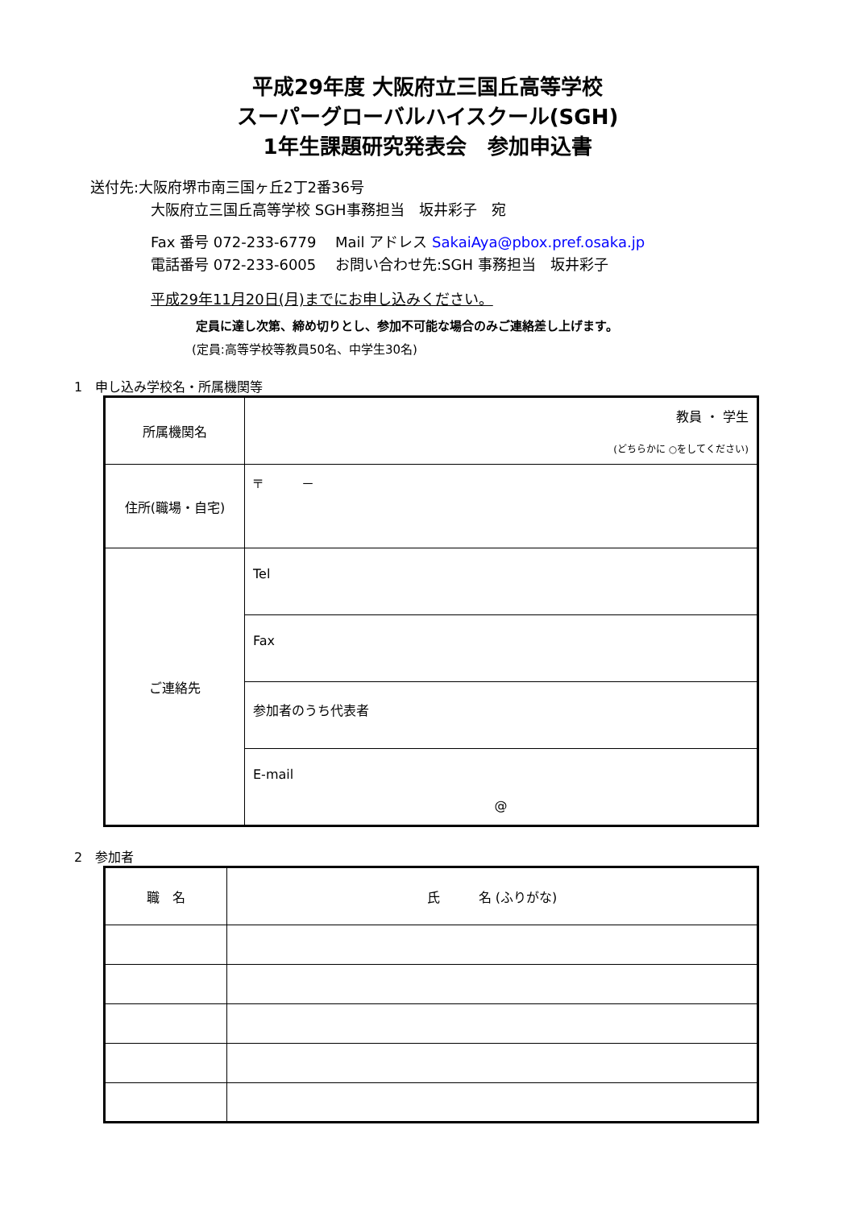平成29年度 大阪府立三国丘高等学校
スーパーグローバルハイスクール(SGH)
1年生課題研究発表会　参加申込書
送付先:大阪府堺市南三国ヶ丘2丁2番36号
大阪府立三国丘高等学校 SGH事務担当　坂井彩子　宛
Fax 番号 072-233-6779　 Mail アドレス SakaiAya@pbox.pref.osaka.jp
電話番号 072-233-6005　 お問い合わせ先:SGH 事務担当　坂井彩子
平成29年11月20日(月)までにお申し込みください。
定員に達し次第、締め切りとし、参加不可能な場合のみご連絡差し上げます。
(定員:高等学校等教員50名、中学生30名)
1　申し込み学校名・所属機関等
| 所属機関名 | 教員 ・ 学生 (どちらかに ○をしてください) |
| 住所(職場・自宅) | 〒 － |
| ご連絡先 | Tel |
| | Fax |
| | 参加者のうち代表者 |
| | E-mail @ |
2　参加者
| 職 名 | 氏 名 (ふりがな) |